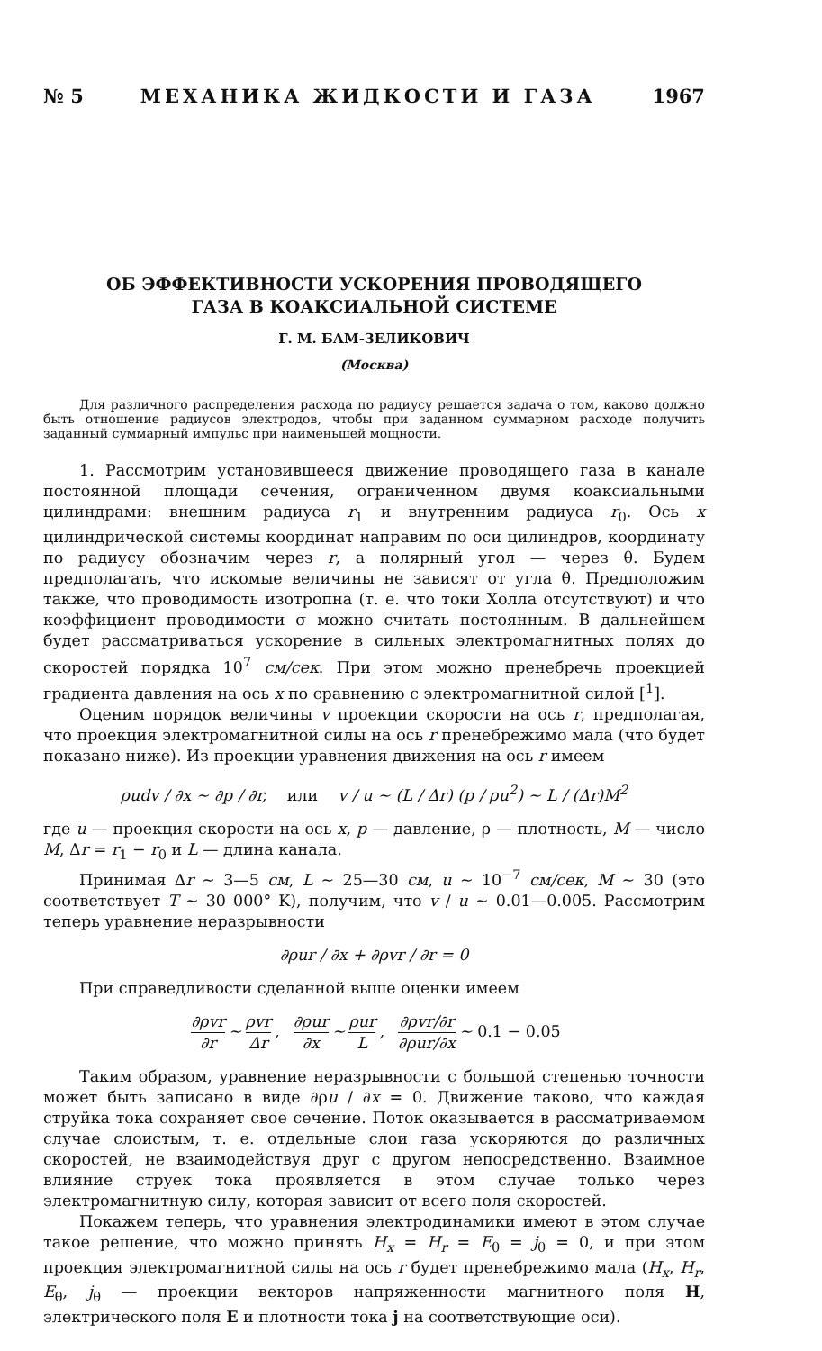№ 5 МЕХАНИКА ЖИДКОСТИ И ГАЗА 1967
ОБ ЭФФЕКТИВНОСТИ УСКОРЕНИЯ ПРОВОДЯЩЕГО
ГАЗА В КОАКСИАЛЬНОЙ СИСТЕМЕ
Г. М. БАМ-ЗЕЛИКОВИЧ
(Москва)
Для различного распределения расхода по радиусу решается задача о том, каково должно быть отношение радиусов электродов, чтобы при заданном суммарном расходе получить заданный суммарный импульс при наименьшей мощности.
1. Рассмотрим установившееся движение проводящего газа в канале постоянной площади сечения, ограниченном двумя коаксиальными цилиндрами: внешним радиуса r<sub>1</sub> и внутренним радиуса r<sub>0</sub>. Ось x цилиндрической системы координат направим по оси цилиндров, координату по радиусу обозначим через r, а полярный угол — через θ. Будем предполагать, что искомые величины не зависят от угла θ. Предположим также, что проводимость изотропна (т. е. что токи Холла отсутствуют) и что коэффициент проводимости σ можно считать постоянным. В дальнейшем будет рассматриваться ускорение в сильных электромагнитных полях до скоростей порядка 10<sup>7</sup> см/сек. При этом можно пренебречь проекцией градиента давления на ось x по сравнению с электромагнитной силой [<sup>1</sup>].
Оценим порядок величины v проекции скорости на ось r, предполагая, что проекция электромагнитной силы на ось r пренебрежимо мала (что будет показано ниже). Из проекции уравнения движения на ось r имеем
ρudv / ∂x ∼ ∂p / ∂r, или v / u ∼ (L / Δr) (p / ρu<sup>2</sup>) ∼ L / (Δr)M<sup>2</sup>
где u — проекция скорости на ось x, p — давление, ρ — плотность, M — число M, Δr = r<sub>1</sub> − r<sub>0</sub> и L — длина канала.
Принимая Δr ∼ 3—5 см, L ∼ 25—30 см, u ∼ 10<sup>−7</sup> см/сек, M ∼ 30 (это соответствует T ∼ 30 000° K), получим, что v / u ∼ 0.01—0.005. Рассмотрим теперь уравнение неразрывности
∂ρur / ∂x + ∂ρvr / ∂r = 0
При справедливости сделанной выше оценки имеем
∂ρvr ∂r ∼ ρvr Δr, ∂ρur ∂x ∼ ρur L, ∂ρvr/∂r ∂ρur/∂x ∼ 0.1 − 0.05
Таким образом, уравнение неразрывности с большой степенью точности может быть записано в виде ∂ρu / ∂x = 0. Движение таково, что каждая струйка тока сохраняет свое сечение. Поток оказывается в рассматриваемом случае слоистым, т. е. отдельные слои газа ускоряются до различных скоростей, не взаимодействуя друг с другом непосредственно. Взаимное влияние струек тока проявляется в этом случае только через электромагнитную силу, которая зависит от всего поля скоростей.
Покажем теперь, что уравнения электродинамики имеют в этом случае такое решение, что можно принять H<sub>x</sub> = H<sub>r</sub> = E<sub>θ</sub> = j<sub>θ</sub> = 0, и при этом проекция электромагнитной силы на ось r будет пренебрежимо мала (H<sub>x</sub>, H<sub>r</sub>, E<sub>θ</sub>, j<sub>θ</sub> — проекции векторов напряженности магнитного поля H, электрического поля E и плотности тока j на соответствующие оси).